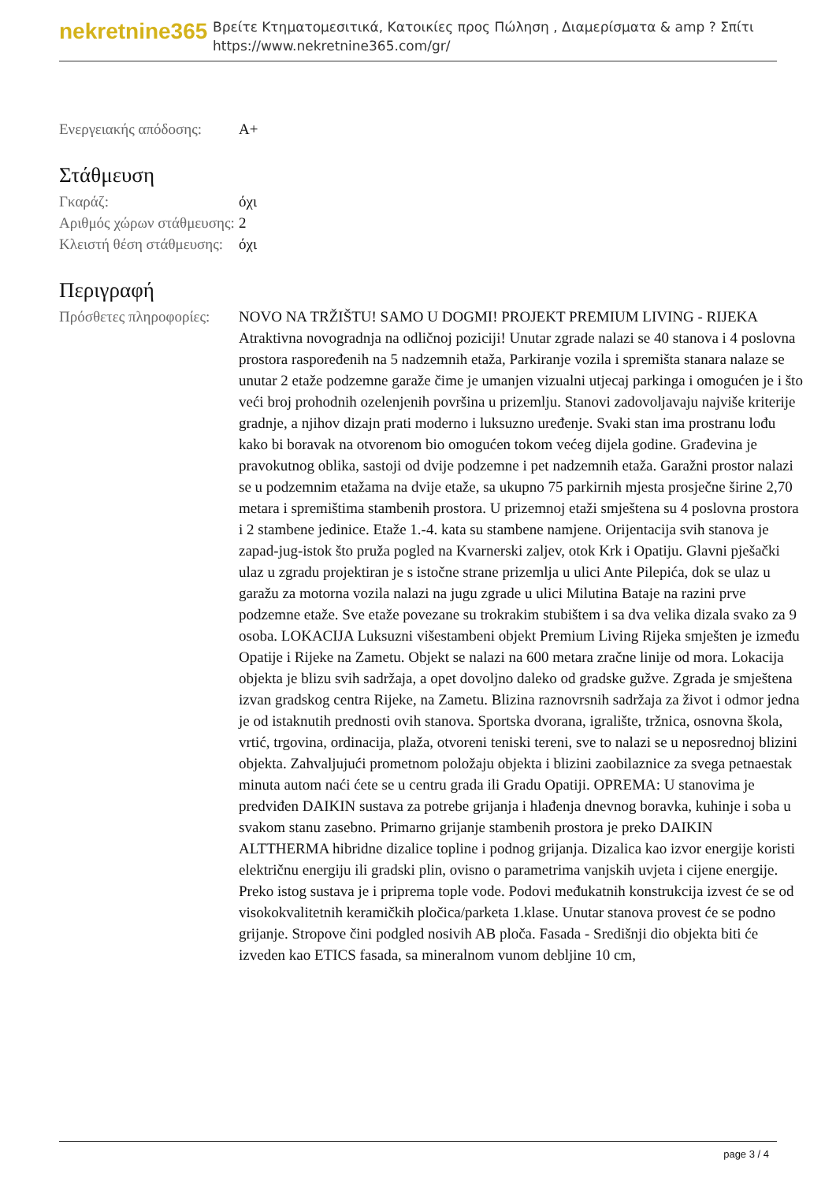nekretnine365
Βρείτε Κτηματομεσιτικά, Κατοικίες προς Πώληση , Διαμερίσματα & amp ? Σπίτι
https://www.nekretnine365.com/gr/
| Ενεργειακής απόδοσης: | A+ |
Στάθμευση
| Γκαράζ: | όχι |
| Αριθμός χώρων στάθμευσης: | 2 |
| Κλειστή θέση στάθμευσης: | όχι |
Περιγραφή
| Πρόσθετες πληροφορίες: | NOVO NA TRŽIŠTU! SAMO U DOGMI! PROJEKT PREMIUM LIVING - RIJEKA Atraktivna novogradnja na odličnoj poziciji! Unutar zgrade nalazi se 40 stanova i 4 poslovna prostora raspoređenih na 5 nadzemnih etaža, Parkiranje vozila i spremišta stanara nalaze se unutar 2 etaže podzemne garaže čime je umanjen vizualni utjecaj parkinga i omogućen je i što veći broj prohodnih ozelenjenih površina u prizemlju. Stanovi zadovoljavaju najviše kriterije gradnje, a njihov dizajn prati moderno i luksuzno uređenje. Svaki stan ima prostranu lođu kako bi boravak na otvorenom bio omogućen tokom većeg dijela godine. Građevina je pravokutnog oblika, sastoji od dvije podzemne i pet nadzemnih etaža. Garažni prostor nalazi se u podzemnim etažama na dvije etaže, sa ukupno 75 parkirnih mjesta prosječne širine 2,70 metara i spremištima stambenih prostora. U prizemnoj etaži smještena su 4 poslovna prostora i 2 stambene jedinice. Etaže 1.-4. kata su stambene namjene. Orijentacija svih stanova je zapad-jug-istok što pruža pogled na Kvarnerski zaljev, otok Krk i Opatiju. Glavni pješački ulaz u zgradu projektiran je s istočne strane prizemlja u ulici Ante Pilepića, dok se ulaz u garažu za motorna vozila nalazi na jugu zgrade u ulici Milutina Bataje na razini prve podzemne etaže. Sve etaže povezane su trokrakim stubištem i sa dva velika dizala svako za 9 osoba. LOKACIJA Luksuzni višestambeni objekt Premium Living Rijeka smješten je između Opatije i Rijeke na Zametu. Objekt se nalazi na 600 metara zračne linije od mora. Lokacija objekta je blizu svih sadržaja, a opet dovoljno daleko od gradske gužve. Zgrada je smještena izvan gradskog centra Rijeke, na Zametu. Blizina raznovrsnih sadržaja za život i odmor jedna je od istaknutih prednosti ovih stanova. Sportska dvorana, igralište, tržnica, osnovna škola, vrtić, trgovina, ordinacija, plaža, otvoreni teniski tereni, sve to nalazi se u neposrednoj blizini objekta. Zahvaljujući prometnom položaju objekta i blizini zaobilaznice za svega petnaestak minuta autom naći ćete se u centru grada ili Gradu Opatiji. OPREMA: U stanovima je predviđen DAIKIN sustava za potrebe grijanja i hlađenja dnevnog boravka, kuhinje i soba u svakom stanu zasebno. Primarno grijanje stambenih prostora je preko DAIKIN ALTTHERMA hibridne dizalice topline i podnog grijanja. Dizalica kao izvor energije koristi električnu energiju ili gradski plin, ovisno o parametrima vanjskih uvjeta i cijene energije. Preko istog sustava je i priprema tople vode. Podovi međukatnih konstrukcija izvest će se od visokokvalitetnih keramičkih pločica/parketa 1.klase. Unutar stanova provest će se podno grijanje. Stropove čini podgled nosivih AB ploča. Fasada - Središnji dio objekta biti će izveden kao ETICS fasada, sa mineralnom vunom debljine 10 cm, |
page 3 / 4